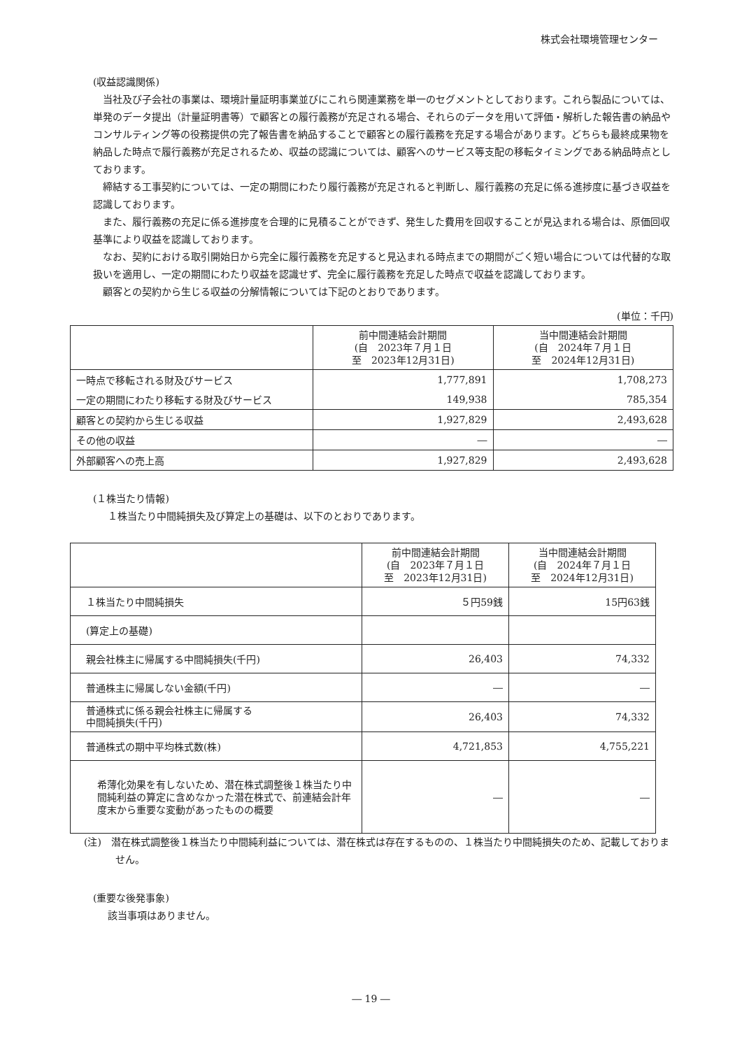株式会社環境管理センター
(収益認識関係)
当社及び子会社の事業は、環境計量証明事業並びにこれら関連業務を単一のセグメントとしております。これら製品については、単発のデータ提出（計量証明書等）で顧客との履行義務が充足される場合、それらのデータを用いて評価・解析した報告書の納品やコンサルティング等の役務提供の完了報告書を納品することで顧客との履行義務を充足する場合があります。どちらも最終成果物を納品した時点で履行義務が充足されるため、収益の認識については、顧客へのサービス等支配の移転タイミングである納品時点としております。
締結する工事契約については、一定の期間にわたり履行義務が充足されると判断し、履行義務の充足に係る進捗度に基づき収益を認識しております。
また、履行義務の充足に係る進捗度を合理的に見積ることができず、発生した費用を回収することが見込まれる場合は、原価回収基準により収益を認識しております。
なお、契約における取引開始日から完全に履行義務を充足すると見込まれる時点までの期間がごく短い場合については代替的な取扱いを適用し、一定の期間にわたり収益を認識せず、完全に履行義務を充足した時点で収益を認識しております。
顧客との契約から生じる収益の分解情報については下記のとおりであります。
(単位：千円)
| | 前中間連結会計期間 (自 2023年７月１日 至 2023年12月31日) | 当中間連結会計期間 (自 2024年７月１日 至 2024年12月31日) |
| 一時点で移転される財及びサービス | 1,777,891 | 1,708,273 |
| 一定の期間にわたり移転する財及びサービス | 149,938 | 785,354 |
| 顧客との契約から生じる収益 | 1,927,829 | 2,493,628 |
| その他の収益 | ― | ― |
| 外部顧客への売上高 | 1,927,829 | 2,493,628 |
(１株当たり情報)
１株当たり中間純損失及び算定上の基礎は、以下のとおりであります。
| | 前中間連結会計期間 (自 2023年７月１日 至 2023年12月31日) | 当中間連結会計期間 (自 2024年７月１日 至 2024年12月31日) |
| １株当たり中間純損失 | ５円59銭 | 15円63銭 |
| (算定上の基礎) | | |
| 親会社株主に帰属する中間純損失(千円) | 26,403 | 74,332 |
| 普通株主に帰属しない金額(千円) | ― | ― |
| 普通株式に係る親会社株主に帰属する 中間純損失(千円) | 26,403 | 74,332 |
| 普通株式の期中平均株式数(株) | 4,721,853 | 4,755,221 |
| 希薄化効果を有しないため、潜在株式調整後１株当たり中間純利益の算定に含めなかった潜在株式で、前連結会計年度末から重要な変動があったものの概要 | ― | ― |
(注)　潜在株式調整後１株当たり中間純利益については、潜在株式は存在するものの、１株当たり中間純損失のため、記載しておりません。
(重要な後発事象)
該当事項はありません。
― 19 ―